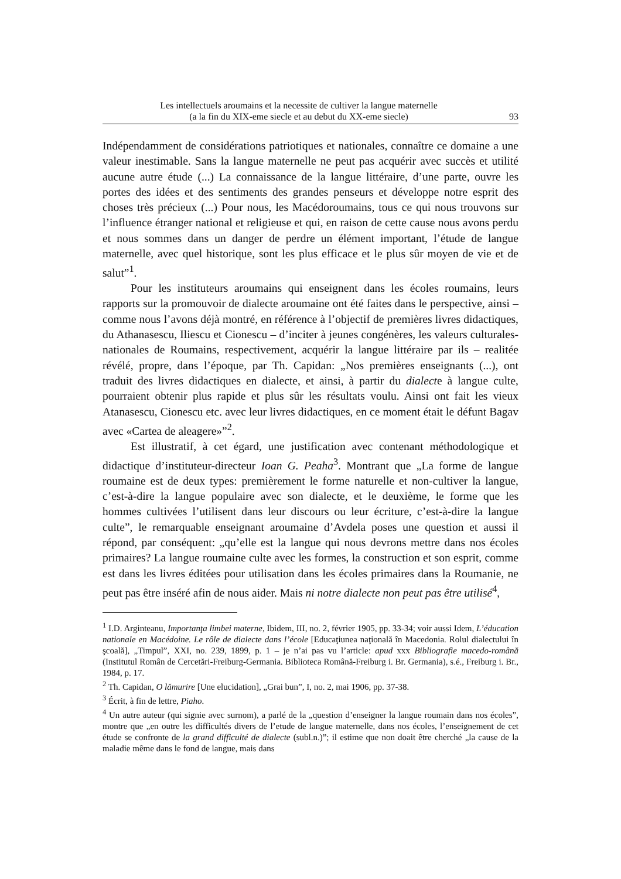Les intellectuels aroumains et la necessite de cultiver la langue maternelle
(a la fin du XIX-eme siecle et au debut du XX-eme siecle)
93
Indépendamment de considérations patriotiques et nationales, connaître ce domaine a une valeur inestimable. Sans la langue maternelle ne peut pas acquérir avec succès et utilité aucune autre étude (...) La connaissance de la langue littéraire, d’une parte, ouvre les portes des idées et des sentiments des grandes penseurs et développe notre esprit des choses très précieux (...) Pour nous, les Macédoroumains, tous ce qui nous trouvons sur l’influence étranger national et religieuse et qui, en raison de cette cause nous avons perdu et nous sommes dans un danger de perdre un élément important, l’étude de langue maternelle, avec quel historique, sont les plus efficace et le plus sûr moyen de vie et de salut”<sup>1</sup>.
Pour les instituteurs aroumains qui enseignent dans les écoles roumains, leurs rapports sur la promouvoir de dialecte aroumaine ont été faites dans le perspective, ainsi – comme nous l’avons déjà montré, en référence à l’objectif de premières livres didactiques, du Athanasescu, Iliescu et Cionescu – d’inciter à jeunes congénères, les valeurs culturales-nationales de Roumains, respectivement, acquérir la langue littéraire par ils – realitée révélé, propre, dans l’époque, par Th. Capidan: „Nos premières enseignants (...), ont traduit des livres didactiques en dialecte, et ainsi, à partir du dialecte à langue culte, pourraient obtenir plus rapide et plus sûr les résultats voulu. Ainsi ont fait les vieux Atanasescu, Cionescu etc. avec leur livres didactiques, en ce moment était le défunt Bagav avec «Cartea de aleagere»”<sup>2</sup>.
Est illustratif, à cet égard, une justification avec contenant méthodologique et didactique d’instituteur-directeur Ioan G. Peaha<sup>3</sup>. Montrant que „La forme de langue roumaine est de deux types: premièrement le forme naturelle et non-cultiver la langue, c’est-à-dire la langue populaire avec son dialecte, et le deuxième, le forme que les hommes cultivées l’utilisent dans leur discours ou leur écriture, c’est-à-dire la langue culte”, le remarquable enseignant aroumaine d’Avdela poses une question et aussi il répond, par conséquent: „qu’elle est la langue qui nous devrons mettre dans nos écoles primaires? La langue roumaine culte avec les formes, la construction et son esprit, comme est dans les livres éditées pour utilisation dans les écoles primaires dans la Roumanie, ne peut pas être inséré afin de nous aider. Mais ni notre dialecte non peut pas être utilisé<sup>4</sup>,
<sup>1</sup> I.D. Arginteanu, Importanţa limbei materne, Ibidem, III, no. 2, février 1905, pp. 33-34; voir aussi Idem, L’éducation nationale en Macédoine. Le rôle de dialecte dans l’école [Educaţiunea naţională în Macedonia. Rolul dialectului în şcoală], „Timpul”, XXI, no. 239, 1899, p. 1 – je n’ai pas vu l’article: apud xxx Bibliografie macedo-română (Institutul Român de Cercetări-Freiburg-Germania. Biblioteca Română-Freiburg i. Br. Germania), s.é., Freiburg i. Br., 1984, p. 17.
<sup>2</sup> Th. Capidan, O lămurire [Une elucidation], „Grai bun”, I, no. 2, mai 1906, pp. 37-38.
<sup>3</sup> Écrit, à fin de lettre, Piaho.
<sup>4</sup> Un autre auteur (qui signie avec surnom), a parlé de la „question d’enseigner la langue roumain dans nos écoles”, montre que „en outre les difficultés divers de l’etude de langue maternelle, dans nos écoles, l’enseignement de cet étude se confronte de la grand difficulté de dialecte (subl.n.)”; il estime que non doait être cherché „la cause de la maladie même dans le fond de langue, mais dans